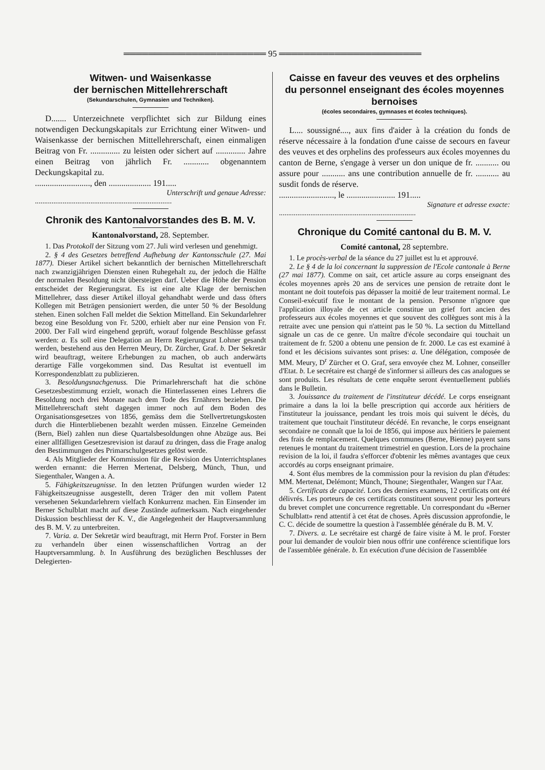═══════════════════════ 95 ═══════════════════════
Witwen- und Waisenkasse
der bernischen Mittellehrerschaft
(Sekundarschulen, Gymnasien und Techniken).
D....... Unterzeichnete verpflichtet sich zur Bildung eines notwendigen Deckungskapitals zur Errichtung einer Witwen- und Waisenkasse der bernischen Mittellehrerschaft, einen einmaligen Beitrag von Fr. .............. zu leisten oder sichert auf .............. Jahre einen Beitrag von jährlich Fr. ............ obgenanntem Deckungskapital zu.
.........................., den .................... 191.....
Unterschrift und genaue Adresse:
..........................................................................
Chronik des Kantonalvorstandes des B. M. V.
Kantonalvorstand, 28. September.
1. Das Protokoll der Sitzung vom 27. Juli wird verlesen und genehmigt.
2. § 4 des Gesetzes betreffend Aufhebung der Kantonsschule (27. Mai 1877). Dieser Artikel sichert bekanntlich der bernischen Mittellehrerschaft nach zwanzigjährigen Diensten einen Ruhegehalt zu, der jedoch die Hälfte der normalen Besoldung nicht übersteigen darf. Ueber die Höhe der Pension entscheidet der Regierungsrat. Es ist eine alte Klage der bernischen Mittellehrer, dass dieser Artikel illoyal gehandhabt werde und dass öfters Kollegen mit Beträgen pensioniert werden, die unter 50 % der Besoldung stehen. Einen solchen Fall meldet die Sektion Mittelland. Ein Sekundarlehrer bezog eine Besoldung von Fr. 5200, erhielt aber nur eine Pension von Fr. 2000. Der Fall wird eingehend geprüft, worauf folgende Beschlüsse gefasst werden: a. Es soll eine Delegation an Herrn Regierungsrat Lohner gesandt werden, bestehend aus den Herren Meury, Dr. Zürcher, Graf. b. Der Sekretär wird beauftragt, weitere Erhebungen zu machen, ob auch anderwärts derartige Fälle vorgekommen sind. Das Resultat ist eventuell im Korrespondenzblatt zu publizieren.
3. Besoldungsnachgenuss. Die Primarlehrerschaft hat die schöne Gesetzesbestimmung erzielt, wonach die Hinterlassenen eines Lehrers die Besoldung noch drei Monate nach dem Tode des Ernährers beziehen. Die Mittellehrerschaft steht dagegen immer noch auf dem Boden des Organisationsgesetzes von 1856, gemäss dem die Stellvertretungskosten durch die Hinterbliebenen bezahlt werden müssen. Einzelne Gemeinden (Bern, Biel) zahlen nun diese Quartalsbesoldungen ohne Abzüge aus. Bei einer allfälligen Gesetzesrevision ist darauf zu dringen, dass die Frage analog den Bestimmungen des Primarschulgesetzes gelöst werde.
4. Als Mitglieder der Kommission für die Revision des Unterrichtsplanes werden ernannt: die Herren Mertenat, Delsberg, Münch, Thun, und Siegenthaler, Wangen a. A.
5. Fähigkeitszeugnisse. In den letzten Prüfungen wurden wieder 12 Fähigkeitszeugnisse ausgestellt, deren Träger den mit vollem Patent versehenen Sekundarlehrern vielfach Konkurrenz machen. Ein Einsender im Berner Schulblatt macht auf diese Zustände aufmerksam. Nach eingehender Diskussion beschliesst der K. V., die Angelegenheit der Hauptversammlung des B. M. V. zu unterbreiten.
7. Varia. a. Der Sekretär wird beauftragt, mit Herrn Prof. Forster in Bern zu verhandeln über einen wissenschaftlichen Vortrag an der Hauptversammlung. b. In Ausführung des bezüglichen Beschlusses der Delegierten-
Caisse en faveur des veuves et des orphelins
du personnel enseignant des écoles moyennes bernoises
(écoles secondaires, gymnases et écoles techniques).
L.... soussigné...., aux fins d'aider à la création du fonds de réserve nécessaire à la fondation d'une caisse de secours en faveur des veuves et des orphelins des professeurs aux écoles moyennes du canton de Berne, s'engage à verser un don unique de fr. ........... ou assure pour ........... ans une contribution annuelle de fr. ........... au susdit fonds de réserve.
.........................., le ....................... 191.....
Signature et adresse exacte:
..........................................................................
Chronique du Comité cantonal du B. M. V.
Comité cantonal, 28 septembre.
1. Le procès-verbal de la séance du 27 juillet est lu et approuvé.
2. Le § 4 de la loi concernant la suppression de l'Ecole cantonale à Berne (27 mai 1877). Comme on sait, cet article assure au corps enseignant des écoles moyennes après 20 ans de services une pension de retraite dont le montant ne doit toutefois pas dépasser la moitié de leur traitement normal. Le Conseil-exécutif fixe le montant de la pension. Personne n'ignore que l'application illoyale de cet article constitue un grief fort ancien des professeurs aux écoles moyennes et que souvent des collègues sont mis à la retraite avec une pension qui n'atteint pas le 50 %. La section du Mittelland signale un cas de ce genre. Un maître d'école secondaire qui touchait un traitement de fr. 5200 a obtenu une pension de fr. 2000. Le cas est examiné à fond et les décisions suivantes sont prises: a. Une délégation, composée de MM. Meury, D<sup>r</sup> Zürcher et O. Graf, sera envoyée chez M. Lohner, conseiller d'Etat. b. Le secrétaire est chargé de s'informer si ailleurs des cas analogues se sont produits. Les résultats de cette enquête seront éventuellement publiés dans le Bulletin.
3. Jouissance du traitement de l'instituteur décédé. Le corps enseignant primaire a dans la loi la belle prescription qui accorde aux héritiers de l'instituteur la jouissance, pendant les trois mois qui suivent le décès, du traitement que touchait l'instituteur décédé. En revanche, le corps enseignant secondaire ne connaît que la loi de 1856, qui impose aux héritiers le paiement des frais de remplacement. Quelques communes (Berne, Bienne) payent sans retenues le montant du traitement trimestriel en question. Lors de la prochaine revision de la loi, il faudra s'efforcer d'obtenir les mêmes avantages que ceux accordés au corps enseignant primaire.
4. Sont élus membres de la commission pour la revision du plan d'études: MM. Mertenat, Delémont; Münch, Thoune; Siegenthaler, Wangen sur l'Aar.
5. Certificats de capacité. Lors des derniers examens, 12 certificats ont été délivrés. Les porteurs de ces certificats constituent souvent pour les porteurs du brevet complet une concurrence regrettable. Un correspondant du «Berner Schulblatt» rend attentif à cet état de choses. Après discussion approfondie, le C. C. décide de soumettre la question à l'assemblée générale du B. M. V.
7. Divers. a. Le secrétaire est chargé de faire visite à M. le prof. Forster pour lui demander de vouloir bien nous offrir une conférence scientifique lors de l'assemblée générale. b. En exécution d'une décision de l'assemblée